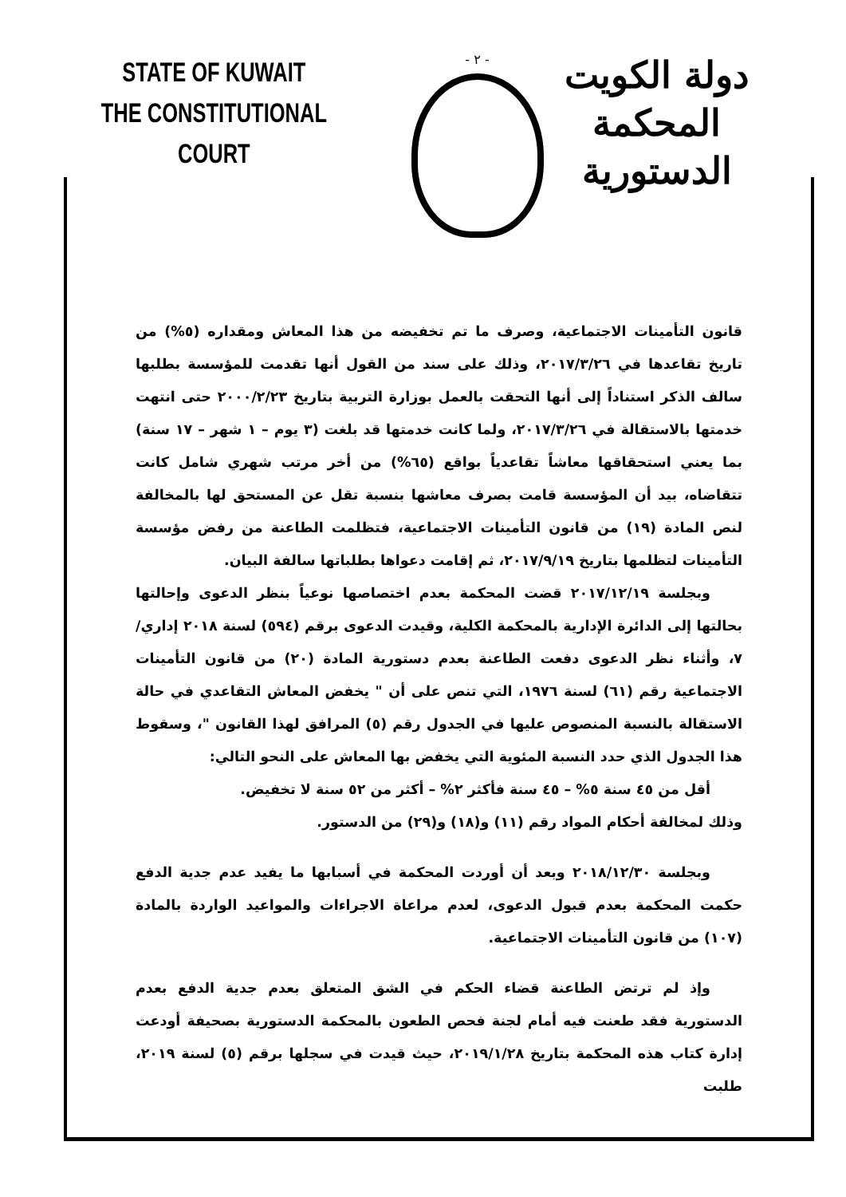STATE OF KUWAIT
THE CONSTITUTIONAL COURT
- ٢ -
دولة الكويت
المحكمة الدستورية
قانون التأمينات الاجتماعية، وصرف ما تم تخفيضه من هذا المعاش ومقداره (٥%) من تاريخ تقاعدها في ٢٠١٧/٣/٢٦، وذلك على سند من القول أنها تقدمت للمؤسسة بطلبها سالف الذكر استناداً إلى أنها التحقت بالعمل بوزارة التربية بتاريخ ٢٠٠٠/٢/٢٣ حتى انتهت خدمتها بالاستقالة في ٢٠١٧/٣/٢٦، ولما كانت خدمتها قد بلغت (٣ يوم – ١ شهر – ١٧ سنة) بما يعني استحقاقها معاشاً تقاعدياً بواقع (٦٥%) من أخر مرتب شهري شامل كانت تتقاضاه، بيد أن المؤسسة قامت بصرف معاشها بنسبة تقل عن المستحق لها بالمخالفة لنص المادة (١٩) من قانون التأمينات الاجتماعية، فتظلمت الطاعنة من رفض مؤسسة التأمينات لتظلمها بتاريخ ٢٠١٧/٩/١٩، ثم إقامت دعواها بطلباتها سالفة البيان.
وبجلسة ٢٠١٧/١٢/١٩ قضت المحكمة بعدم اختصاصها نوعياً بنظر الدعوى وإحالتها بحالتها إلى الدائرة الإدارية بالمحكمة الكلية، وقيدت الدعوى برقم (٥٩٤) لسنة ٢٠١٨ إداري/٧، وأثناء نظر الدعوى دفعت الطاعنة بعدم دستورية المادة (٢٠) من قانون التأمينات الاجتماعية رقم (٦١) لسنة ١٩٧٦، التي تنص على أن " يخفض المعاش التقاعدي في حالة الاستقالة بالنسبة المنصوص عليها في الجدول رقم (٥) المرافق لهذا القانون "، وسقوط هذا الجدول الذي حدد النسبة المئوية التي يخفض بها المعاش على النحو التالي:
أقل من ٤٥ سنة ٥% – ٤٥ سنة فأكثر ٢% – أكثر من ٥٢ سنة لا تخفيض.
وذلك لمخالفة أحكام المواد رقم (١١) و(١٨) و(٢٩) من الدستور.
وبجلسة ٢٠١٨/١٢/٣٠ وبعد أن أوردت المحكمة في أسبابها ما يفيد عدم جدية الدفع حكمت المحكمة بعدم قبول الدعوى، لعدم مراعاة الاجراءات والمواعيد الواردة بالمادة (١٠٧) من قانون التأمينات الاجتماعية.
وإذ لم ترتض الطاعنة قضاء الحكم في الشق المتعلق بعدم جدية الدفع بعدم الدستورية فقد طعنت فيه أمام لجنة فحص الطعون بالمحكمة الدستورية بصحيفة أودعت إدارة كتاب هذه المحكمة بتاريخ ٢٠١٩/١/٢٨، حيث قيدت في سجلها برقم (٥) لسنة ٢٠١٩، طلبت